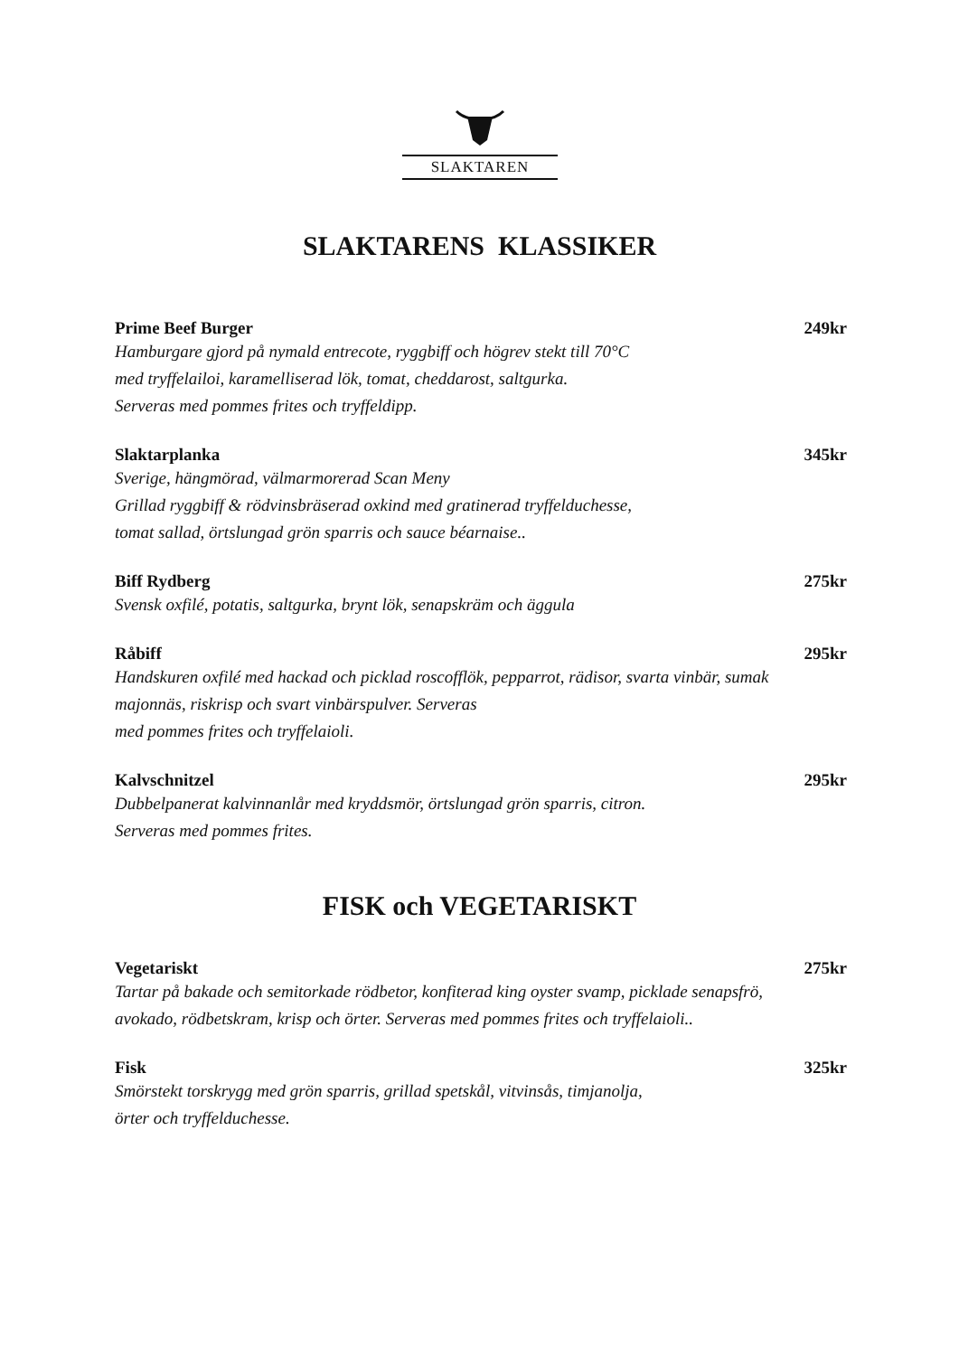SLAKTAREN
SLAKTARENS KLASSIKER
Prime Beef Burger 249kr
Hamburgare gjord på nymald entrecote, ryggbiff och högrev stekt till 70°C
med tryffelailoi, karamelliserad lök, tomat, cheddarost, saltgurka.
Serveras med pommes frites och tryffeldipp.
Slaktarplanka 345kr
Sverige, hängmörad, välmarmorerad Scan Meny
Grillad ryggbiff & rödvinsbräserad oxkind med gratinerad tryffelduchesse,
tomat sallad, örtslungad grön sparris och sauce béarnaise..
Biff Rydberg 275kr
Svensk oxfilé, potatis, saltgurka, brynt lök, senapskräm och äggula
Råbiff 295kr
Handskuren oxfilé med hackad och picklad roscofflök, pepparrot, rädisor, svarta vinbär, sumak
majonnäs, riskrisp och svart vinbärspulver. Serveras
med pommes frites och tryffelaioli.
Kalvschnitzel 295kr
Dubbelpanerat kalvinnanlår med kryddsmör, örtslungad grön sparris, citron.
Serveras med pommes frites.
FISK och VEGETARISKT
Vegetariskt 275kr
Tartar på bakade och semitorkade rödbetor, konfiterad king oyster svamp, picklade senapsfrö,
avokado, rödbetskram, krisp och örter. Serveras med pommes frites och tryffelaioli..
Fisk 325kr
Smörstekt torskrygg med grön sparris, grillad spetskål, vitvinsås, timjanolja,
örter och tryffelduchesse.